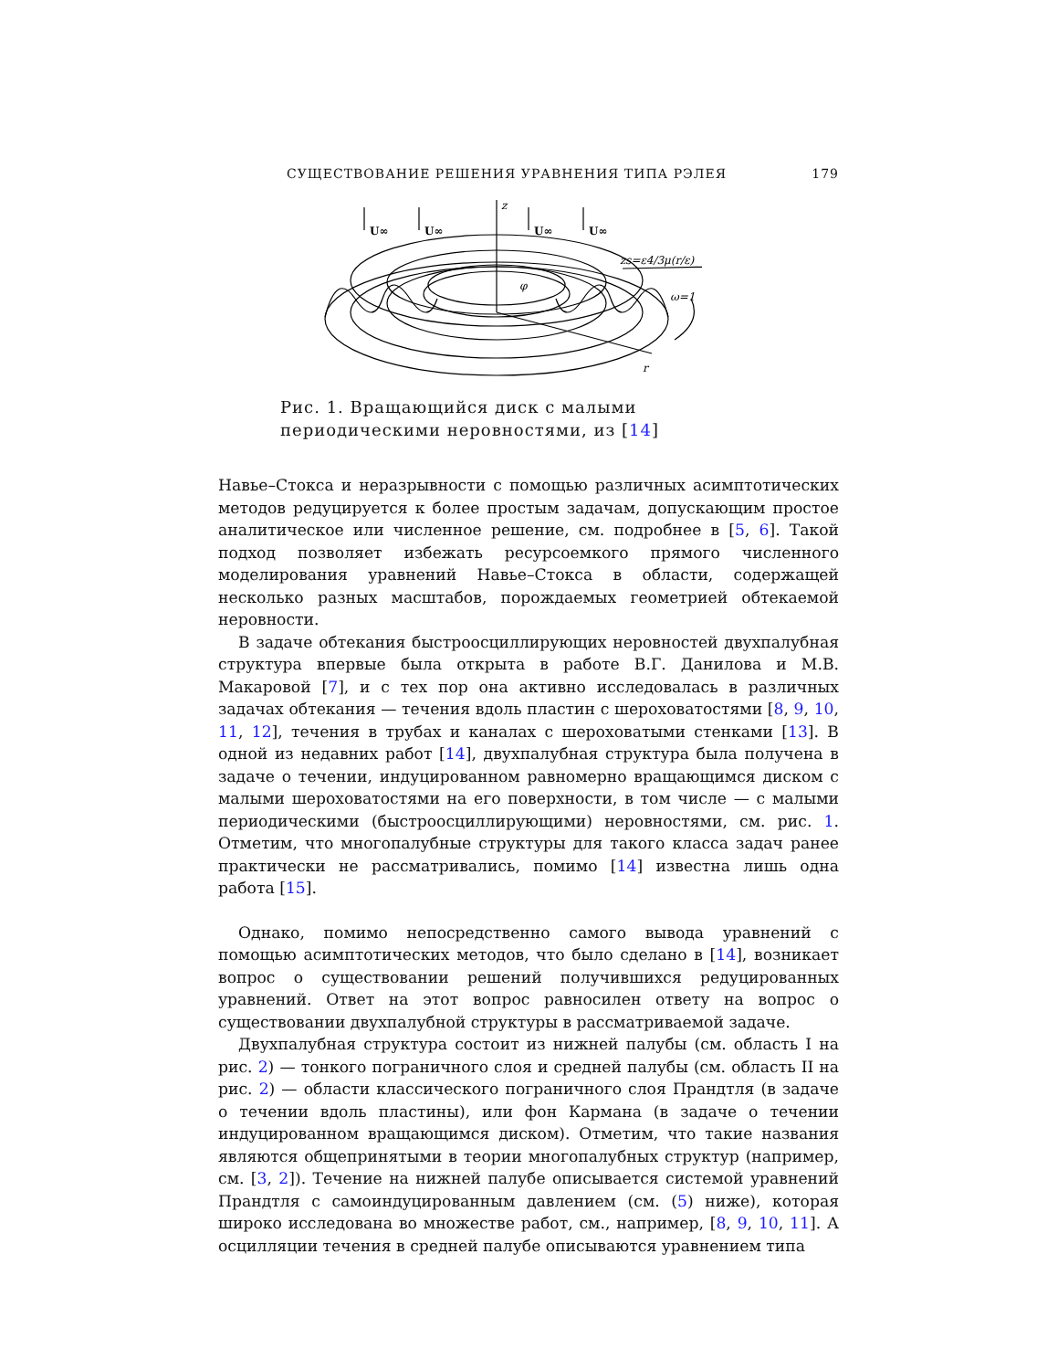СУЩЕСТВОВАНИЕ РЕШЕНИЯ УРАВНЕНИЯ ТИПА РЭЛЕЯ 179
z
U∞
U∞
U∞
U∞
zs=ε4/3μ(r/ε)
ω=1
φ
r
Рис. 1. Вращающийся диск с малыми периодическими неровностями, из [14]
Навье–Стокса и неразрывности с помощью различных асимптотических методов редуцируется к более простым задачам, допускающим простое аналитическое или численное решение, см. подробнее в [5, 6]. Такой подход позволяет избежать ресурсоемкого прямого численного моделирования уравнений Навье–Стокса в области, содержащей несколько разных масштабов, порождаемых геометрией обтекаемой неровности.
В задаче обтекания быстроосциллирующих неровностей двухпалубная структура впервые была открыта в работе В.Г. Данилова и М.В. Макаровой [7], и с тех пор она активно исследовалась в различных задачах обтекания — течения вдоль пластин с шероховатостями [8, 9, 10, 11, 12], течения в трубах и каналах с шероховатыми стенками [13]. В одной из недавних работ [14], двухпалубная структура была получена в задаче о течении, индуцированном равномерно вращающимся диском с малыми шероховатостями на его поверхности, в том числе — с малыми периодическими (быстроосциллирующими) неровностями, см. рис. 1. Отметим, что многопалубные структуры для такого класса задач ранее практически не рассматривались, помимо [14] известна лишь одна работа [15].
Однако, помимо непосредственно самого вывода уравнений с помощью асимптотических методов, что было сделано в [14], возникает вопрос о существовании решений получившихся редуцированных уравнений. Ответ на этот вопрос равносилен ответу на вопрос о существовании двухпалубной структуры в рассматриваемой задаче.
Двухпалубная структура состоит из нижней палубы (см. область I на рис. 2) — тонкого пограничного слоя и средней палубы (см. область II на рис. 2) — области классического пограничного слоя Прандтля (в задаче о течении вдоль пластины), или фон Кармана (в задаче о течении индуцированном вращающимся диском). Отметим, что такие названия являются общепринятыми в теории многопалубных структур (например, см. [3, 2]). Течение на нижней палубе описывается системой уравнений Прандтля с самоиндуцированным давлением (см. (5) ниже), которая широко исследована во множестве работ, см., например, [8, 9, 10, 11]. А осцилляции течения в средней палубе описываются уравнением типа